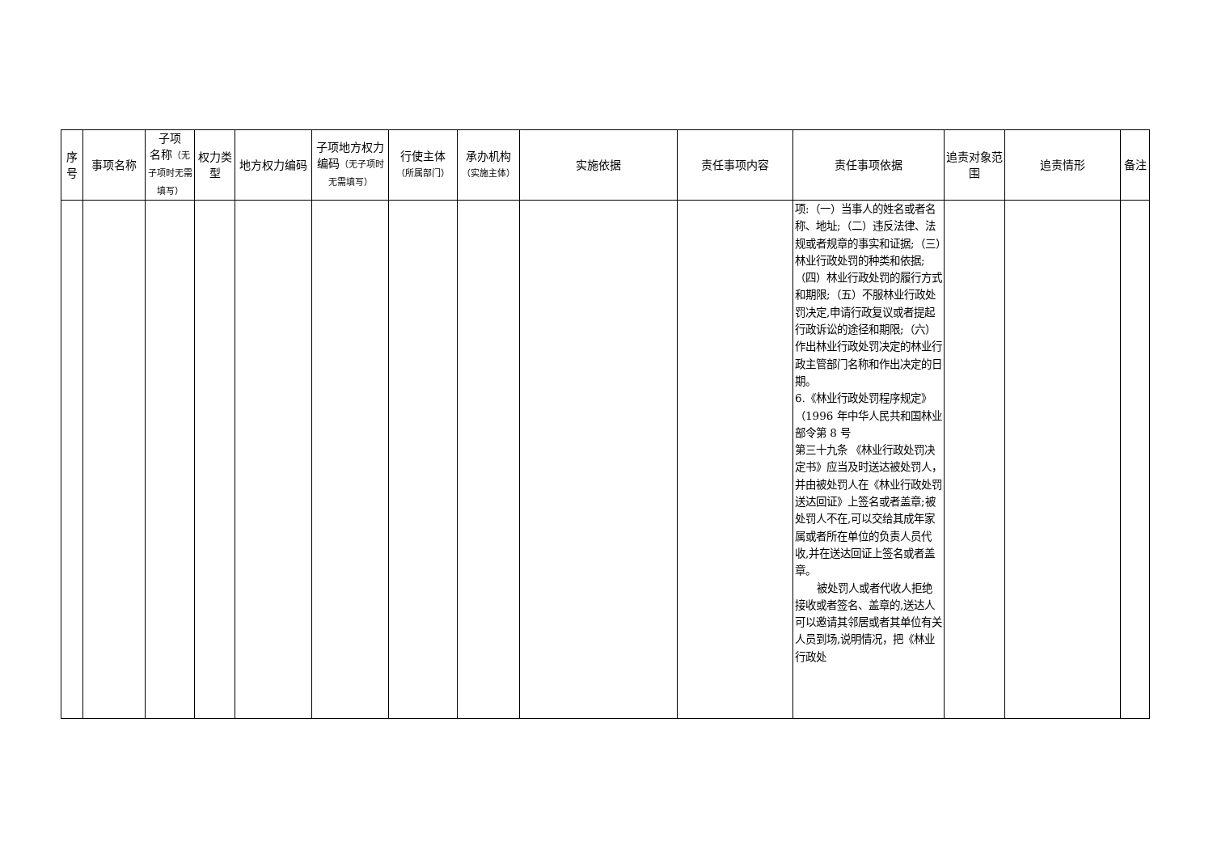| 序号 | 事项名称 | 子项 名称 （无子项时无需填写） | 权力类型 | 地方权力编码 | 子项地方权力编码 （无子项时无需填写） | 行使主体 （所属部门） | 承办机构 （实施主体） | 实施依据 | 责任事项内容 | 责任事项依据 | 追责对象范围 | 追责情形 | 备注 |
| --- | --- | --- | --- | --- | --- | --- | --- | --- | --- | --- | --- | --- | --- |
| | | | | | | | | | | 项:（一）当事人的姓名或者名称、地址;（二）违反法律、法规或者规章的事实和证据;（三）林业行政处罚的种类和依据;（四）林业行政处罚的履行方式和期限;（五）不服林业行政处罚决定,申请行政复议或者提起行政诉讼的途径和期限;（六）作出林业行政处罚决定的林业行政主管部门名称和作出决定的日期。 6.《林业行政处罚程序规定》（1996 年中华人民共和国林业部令第 8 号 第三十九条 《林业行政处罚决定书》应当及时送达被处罚人，并由被处罚人在《林业行政处罚送达回证》上签名或者盖章;被处罚人不在,可以交给其成年家属或者所在单位的负责人员代收,并在送达回证上签名或者盖章。 被处罚人或者代收人拒绝接收或者签名、盖章的,送达人可以邀请其邻居或者其单位有关人员到场,说明情况，把《林业行政处 | | | |